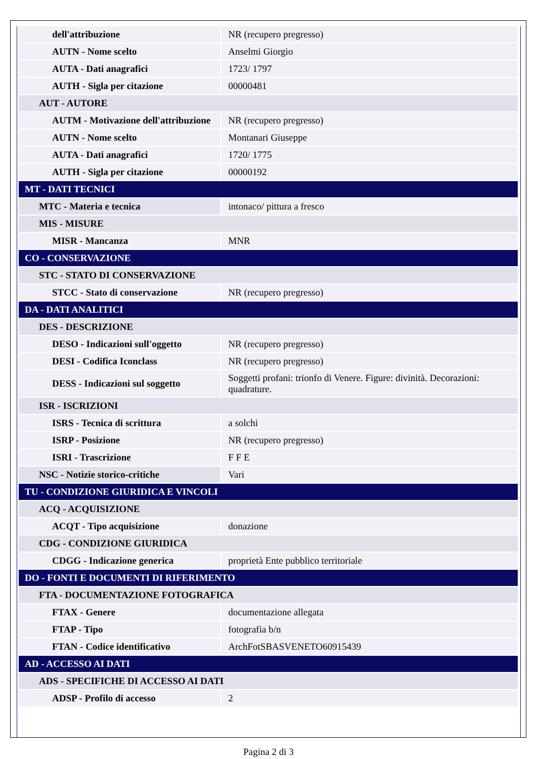| dell'attribuzione | NR (recupero pregresso) |
| AUTN - Nome scelto | Anselmi Giorgio |
| AUTA - Dati anagrafici | 1723/ 1797 |
| AUTH - Sigla per citazione | 00000481 |
| AUT - AUTORE | |
| AUTM - Motivazione dell'attribuzione | NR (recupero pregresso) |
| AUTN - Nome scelto | Montanari Giuseppe |
| AUTA - Dati anagrafici | 1720/ 1775 |
| AUTH - Sigla per citazione | 00000192 |
| MT - DATI TECNICI | |
| MTC - Materia e tecnica | intonaco/ pittura a fresco |
| MIS - MISURE | |
| MISR - Mancanza | MNR |
| CO - CONSERVAZIONE | |
| STC - STATO DI CONSERVAZIONE | |
| STCC - Stato di conservazione | NR (recupero pregresso) |
| DA - DATI ANALITICI | |
| DES - DESCRIZIONE | |
| DESO - Indicazioni sull'oggetto | NR (recupero pregresso) |
| DESI - Codifica Iconclass | NR (recupero pregresso) |
| DESS - Indicazioni sul soggetto | Soggetti profani: trionfo di Venere. Figure: divinità. Decorazioni: quadrature. |
| ISR - ISCRIZIONI | |
| ISRS - Tecnica di scrittura | a solchi |
| ISRP - Posizione | NR (recupero pregresso) |
| ISRI - Trascrizione | F F E |
| NSC - Notizie storico-critiche | Vari |
| TU - CONDIZIONE GIURIDICA E VINCOLI | |
| ACQ - ACQUISIZIONE | |
| ACQT - Tipo acquisizione | donazione |
| CDG - CONDIZIONE GIURIDICA | |
| CDGG - Indicazione generica | proprietà Ente pubblico territoriale |
| DO - FONTI E DOCUMENTI DI RIFERIMENTO | |
| FTA - DOCUMENTAZIONE FOTOGRAFICA | |
| FTAX - Genere | documentazione allegata |
| FTAP - Tipo | fotografia b/n |
| FTAN - Codice identificativo | ArchFotSBASVENETO60915439 |
| AD - ACCESSO AI DATI | |
| ADS - SPECIFICHE DI ACCESSO AI DATI | |
| ADSP - Profilo di accesso | 2 |
Pagina 2 di 3